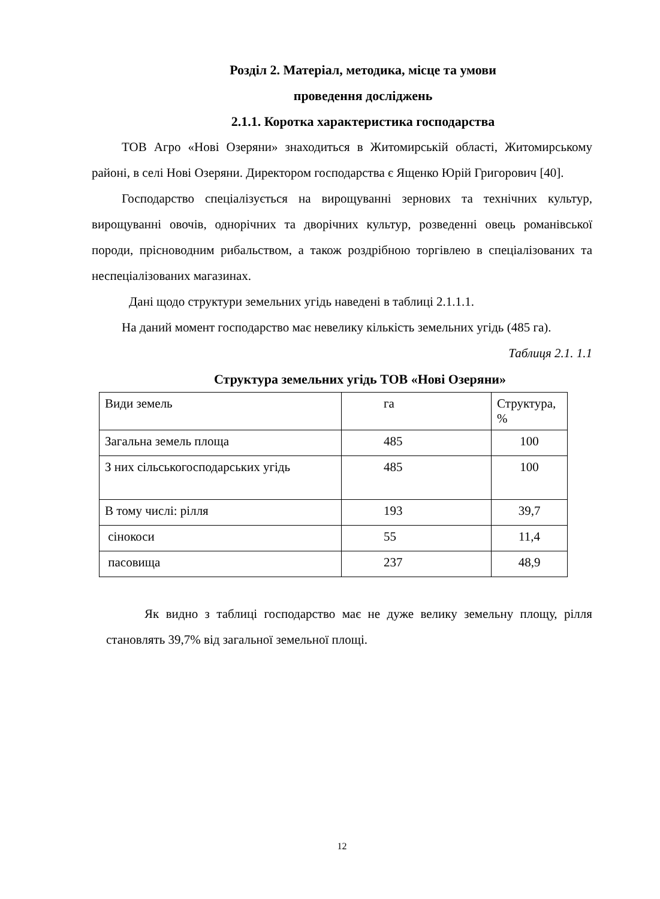Розділ 2. Матеріал, методика, місце та умови
проведення досліджень
2.1.1. Коротка характеристика господарства
ТОВ Агро «Нові Озеряни» знаходиться в Житомирській області, Житомирському районі, в селі Нові Озеряни. Директором господарства є Ященко Юрій Григорович [40].
Господарство спеціалізується на вирощуванні зернових та технічних культур, вирощуванні овочів, однорічних та дворічних культур, розведенні овець романівської породи, прісноводним рибальством, а також роздрібною торгівлею в спеціалізованих та неспеціалізованих магазинах.
Дані щодо структури земельних угідь наведені в таблиці 2.1.1.1.
На даний момент господарство має невелику кількість земельних угідь (485 га).
Таблиця 2.1. 1.1
Структура земельних угідь ТОВ «Нові Озеряни»
| Види земель | га | Структура, % |
| Загальна земель площа | 485 | 100 |
| З них сільськогосподарських угідь | 485 | 100 |
| В тому числі: рілля | 193 | 39,7 |
| сінокоси | 55 | 11,4 |
| пасовища | 237 | 48,9 |
Як видно з таблиці господарство має не дуже велику земельну площу, рілля становлять 39,7% від загальної земельної площі.
12